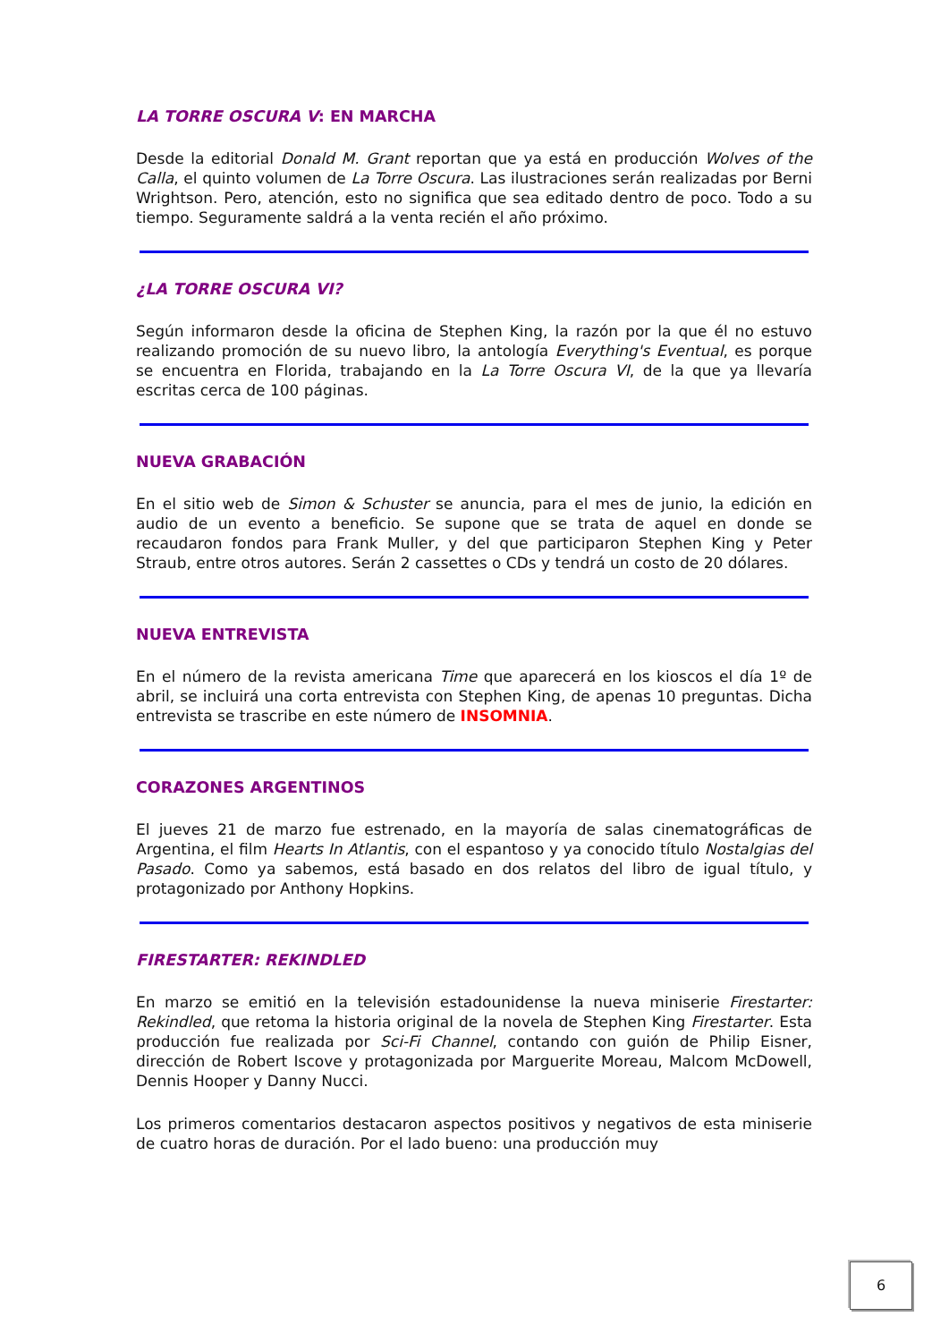LA TORRE OSCURA V: EN MARCHA
Desde la editorial Donald M. Grant reportan que ya está en producción Wolves of the Calla, el quinto volumen de La Torre Oscura. Las ilustraciones serán realizadas por Berni Wrightson. Pero, atención, esto no significa que sea editado dentro de poco. Todo a su tiempo. Seguramente saldrá a la venta recién el año próximo.
¿LA TORRE OSCURA VI?
Según informaron desde la oficina de Stephen King, la razón por la que él no estuvo realizando promoción de su nuevo libro, la antología Everything's Eventual, es porque se encuentra en Florida, trabajando en la La Torre Oscura VI, de la que ya llevaría escritas cerca de 100 páginas.
NUEVA GRABACIÓN
En el sitio web de Simon & Schuster se anuncia, para el mes de junio, la edición en audio de un evento a beneficio. Se supone que se trata de aquel en donde se recaudaron fondos para Frank Muller, y del que participaron Stephen King y Peter Straub, entre otros autores. Serán 2 cassettes o CDs y tendrá un costo de 20 dólares.
NUEVA ENTREVISTA
En el número de la revista americana Time que aparecerá en los kioscos el día 1º de abril, se incluirá una corta entrevista con Stephen King, de apenas 10 preguntas. Dicha entrevista se trascribe en este número de INSOMNIA.
CORAZONES ARGENTINOS
El jueves 21 de marzo fue estrenado, en la mayoría de salas cinematográficas de Argentina, el film Hearts In Atlantis, con el espantoso y ya conocido título Nostalgias del Pasado. Como ya sabemos, está basado en dos relatos del libro de igual título, y protagonizado por Anthony Hopkins.
FIRESTARTER: REKINDLED
En marzo se emitió en la televisión estadounidense la nueva miniserie Firestarter: Rekindled, que retoma la historia original de la novela de Stephen King Firestarter. Esta producción fue realizada por Sci-Fi Channel, contando con guión de Philip Eisner, dirección de Robert Iscove y protagonizada por Marguerite Moreau, Malcom McDowell, Dennis Hooper y Danny Nucci.
Los primeros comentarios destacaron aspectos positivos y negativos de esta miniserie de cuatro horas de duración. Por el lado bueno: una producción muy
6